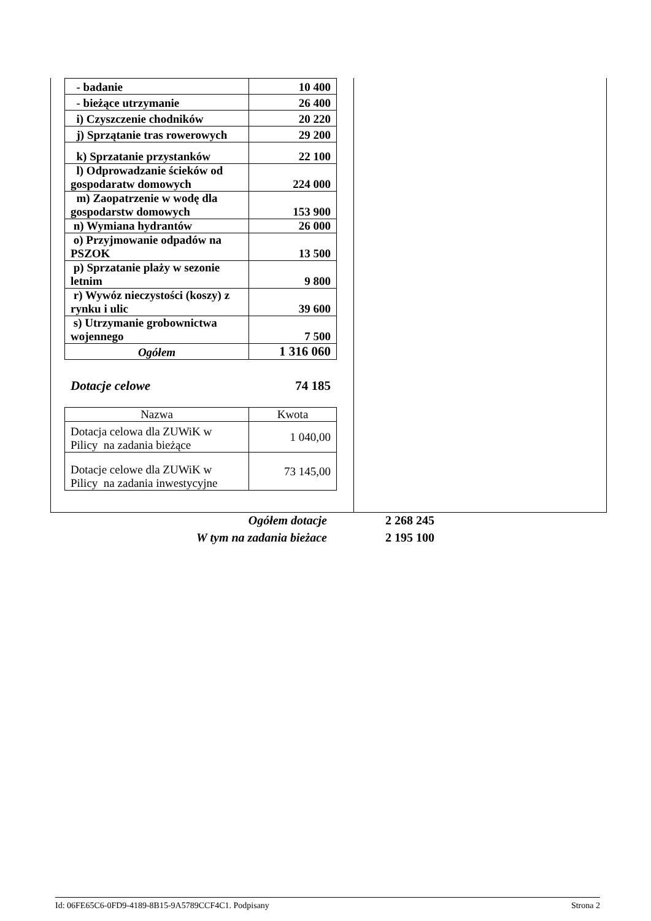| - badanie | 10 400 |
| - bieżące utrzymanie | 26 400 |
| i) Czyszczenie chodników | 20 220 |
| j) Sprzątanie tras rowerowych | 29 200 |
| k) Sprzatanie przystanków | 22 100 |
| l) Odprowadzanie ścieków od gospodaratw domowych | 224 000 |
| m) Zaopatrzenie w wodę dla gospodarstw domowych | 153 900 |
| n) Wymiana hydrantów | 26 000 |
| o) Przyjmowanie odpadów na PSZOK | 13 500 |
| p) Sprzatanie plaży w sezonie letnim | 9 800 |
| r) Wywóz nieczystości (koszy) z rynku i ulic | 39 600 |
| s) Utrzymanie grobownictwa wojennego | 7 500 |
| Ogółem | 1 316 060 |
Dotacje celowe 74 185
| Nazwa | Kwota |
| --- | --- |
| Dotacja celowa dla ZUWiK w Pilicy na zadania bieżące | 1 040,00 |
| Dotacje celowe dla ZUWiK w Pilicy na zadania inwestycyjne | 73 145,00 |
Ogółem dotacje 2 268 245
W tym na zadania bieżace 2 195 100
Id: 06FE65C6-0FD9-4189-8B15-9A5789CCF4C1. Podpisany Strona 2